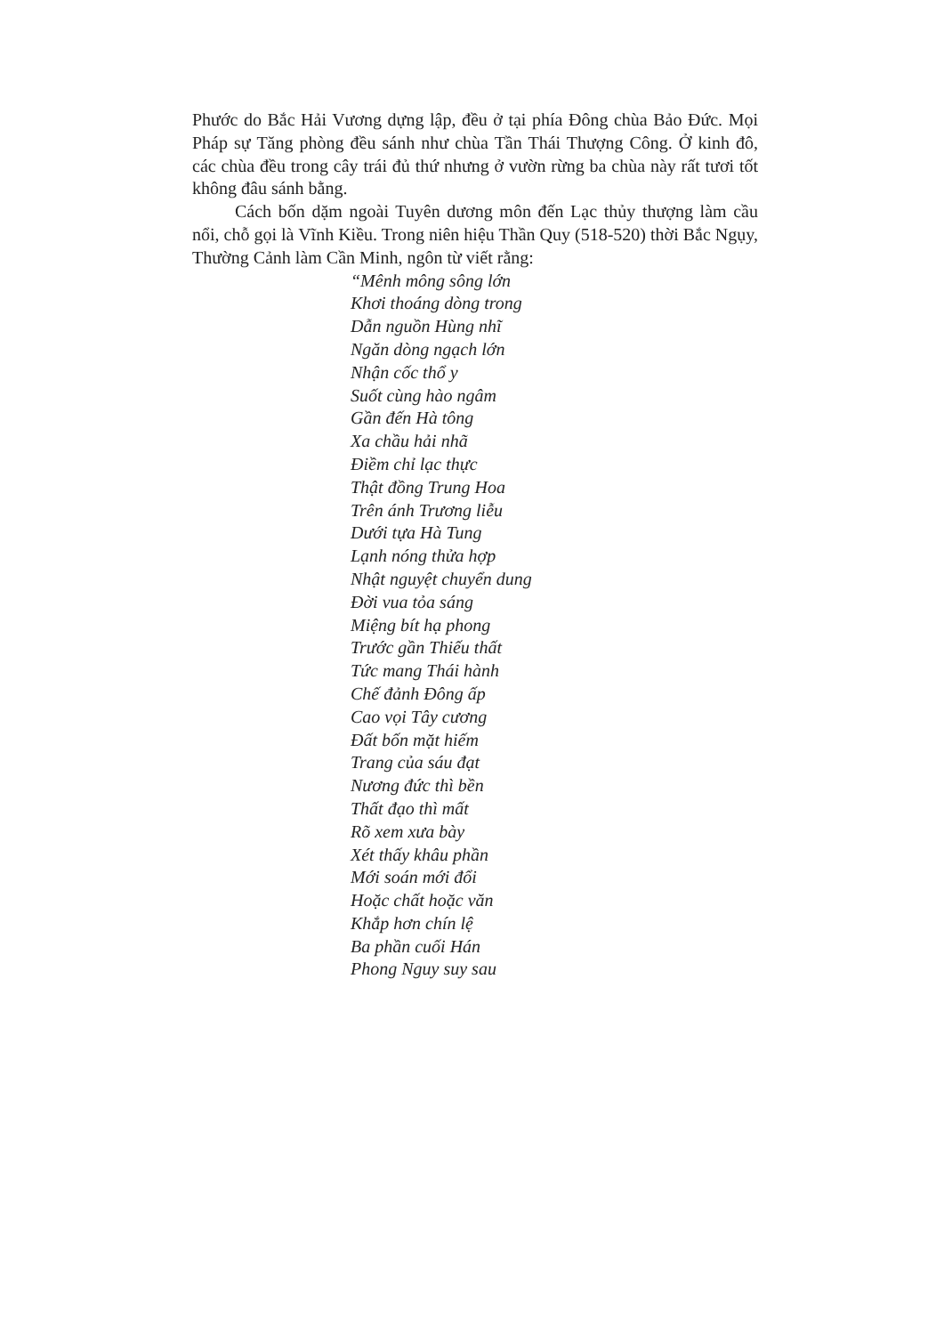Phước do Bắc Hải Vương dựng lập, đều ở tại phía Đông chùa Bảo Đức. Mọi Pháp sự Tăng phòng đều sánh như chùa Tần Thái Thượng Công. Ở kinh đô, các chùa đều trong cây trái đủ thứ nhưng ở vườn rừng ba chùa này rất tươi tốt không đâu sánh bằng.
Cách bốn dặm ngoài Tuyên dương môn đến Lạc thủy thượng làm cầu nổi, chỗ gọi là Vĩnh Kiều. Trong niên hiệu Thần Quy (518-520) thời Bắc Ngụy, Thường Cảnh làm Cần Minh, ngôn từ viết rằng:
“Mênh mông sông lớn
Khơi thoáng dòng trong
Dẫn nguồn Hùng nhĩ
Ngăn dòng ngạch lớn
Nhận cốc thổ y
Suốt cùng hào ngâm
Gần đến Hà tông
Xa chầu hải nhã
Điềm chỉ lạc thực
Thật đồng Trung Hoa
Trên ánh Trương liễu
Dưới tựa Hà Tung
Lạnh nóng thửa hợp
Nhật nguyệt chuyển dung
Đời vua tỏa sáng
Miệng bít hạ phong
Trước gần Thiếu thất
Tức mang Thái hành
Chế đảnh Đông ấp
Cao vọi Tây cương
Đất bốn mặt hiếm
Trang của sáu đạt
Nương đức thì bền
Thất đạo thì mất
Rõ xem xưa bày
Xét thấy khâu phần
Mới soán mới đổi
Hoặc chất hoặc văn
Khắp hơn chín lệ
Ba phần cuối Hán
Phong Nguy suy sau